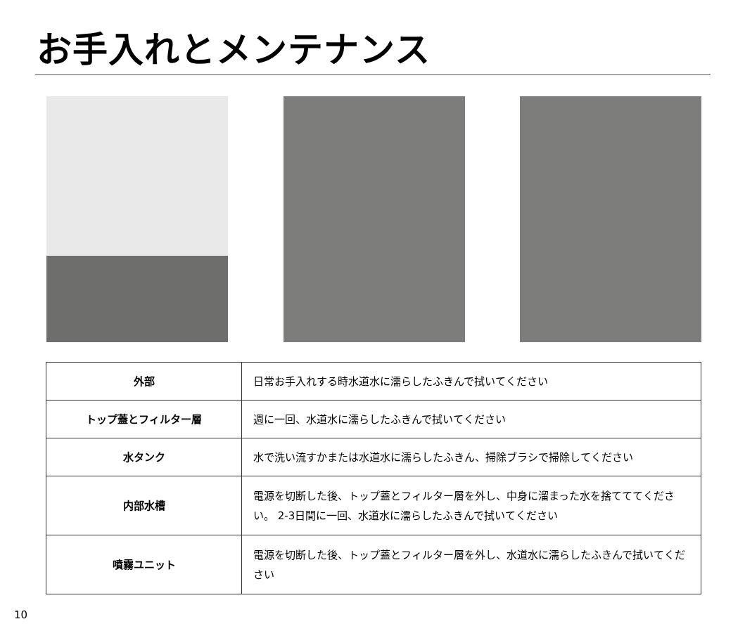お手入れとメンテナンス
| 外部 | 日常お手入れする時水道水に濡らしたふきんで拭いてください |
| トップ蓋とフィルター層 | 週に一回、水道水に濡らしたふきんで拭いてください |
| 水タンク | 水で洗い流すかまたは水道水に濡らしたふきん、掃除ブラシで掃除してください |
| 内部水槽 | 電源を切断した後、トップ蓋とフィルター層を外し、中身に溜まった水を捨てててください。 2-3日間に一回、水道水に濡らしたふきんで拭いてください |
| 噴霧ユニット | 電源を切断した後、トップ蓋とフィルター層を外し、水道水に濡らしたふきんで拭いてください |
10